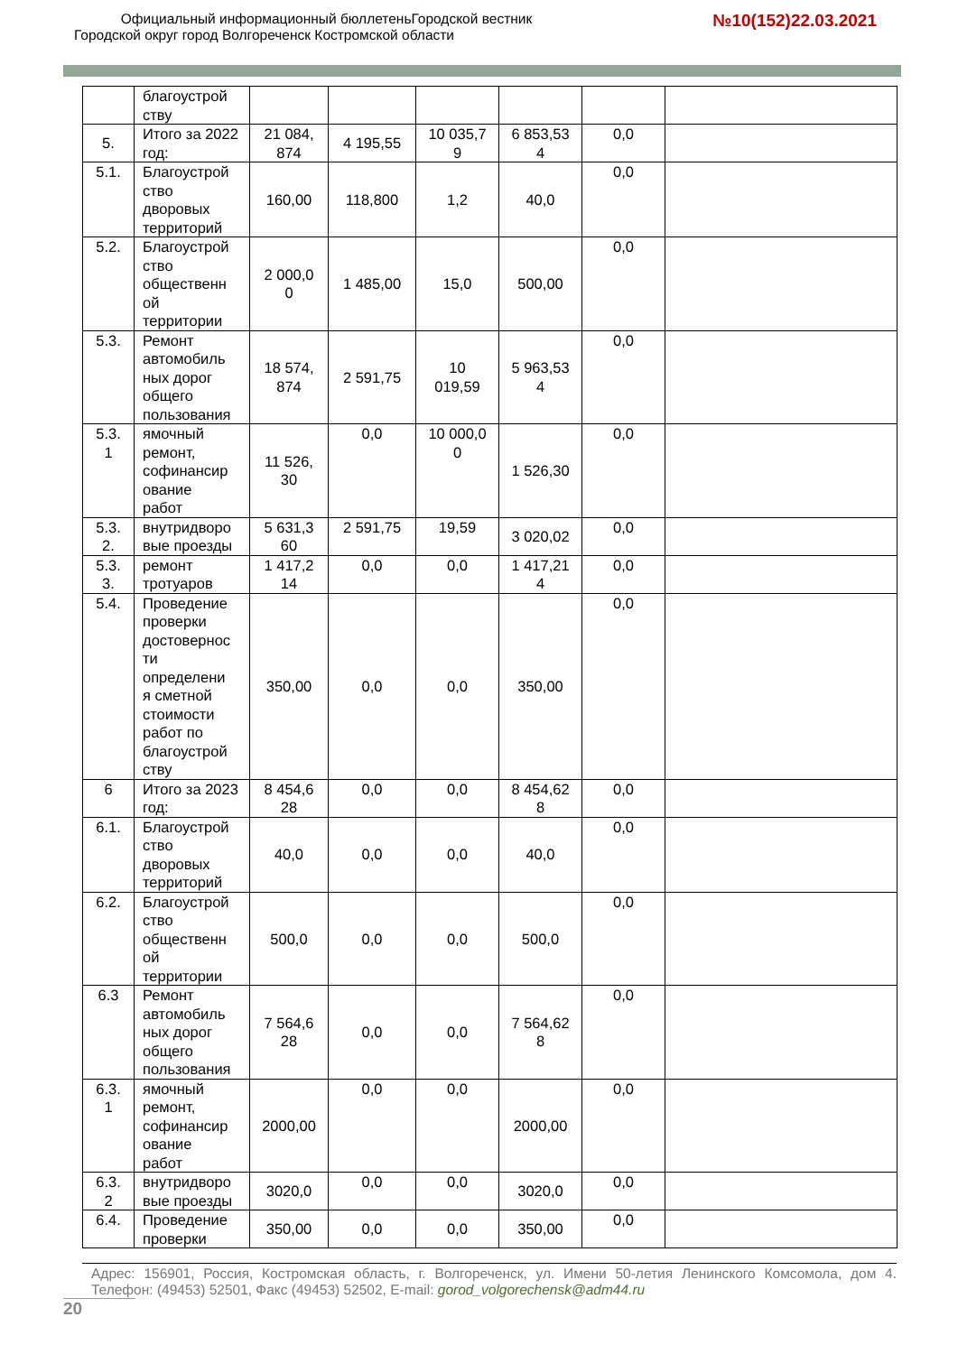Официальный информационный бюллетеньГородской вестник
Городской округ город Волгореченск Костромской области
№10(152)22.03.2021
| | благоустрой ству | | | | | | |
| 5. | Итого за 2022 год: | 21 084, 874 | 4 195,55 | 10 035,7 9 | 6 853,53 4 | 0,0 | |
| 5.1. | Благоустрой ство дворовых территорий | 160,00 | 118,800 | 1,2 | 40,0 | 0,0 | |
| 5.2. | Благоустрой ство общественн ой территории | 2 000,0 0 | 1 485,00 | 15,0 | 500,00 | 0,0 | |
| 5.3. | Ремонт автомобиль ных дорог общего пользования | 18 574, 874 | 2 591,75 | 10 019,59 | 5 963,53 4 | 0,0 | |
| 5.3. 1 | ямочный ремонт, софинансир ование работ | 11 526, 30 | 0,0 | 10 000,0 0 | 1 526,30 | 0,0 | |
| 5.3. 2. | внутридворо вые проезды | 5 631,3 60 | 2 591,75 | 19,59 | 3 020,02 | 0,0 | |
| 5.3. 3. | ремонт тротуаров | 1 417,2 14 | 0,0 | 0,0 | 1 417,21 4 | 0,0 | |
| 5.4. | Проведение проверки достовернос ти определени я сметной стоимости работ по благоустрой ству | 350,00 | 0,0 | 0,0 | 350,00 | 0,0 | |
| 6 | Итого за 2023 год: | 8 454,6 28 | 0,0 | 0,0 | 8 454,62 8 | 0,0 | |
| 6.1. | Благоустрой ство дворовых территорий | 40,0 | 0,0 | 0,0 | 40,0 | 0,0 | |
| 6.2. | Благоустрой ство общественн ой территории | 500,0 | 0,0 | 0,0 | 500,0 | 0,0 | |
| 6.3 | Ремонт автомобиль ных дорог общего пользования | 7 564,6 28 | 0,0 | 0,0 | 7 564,62 8 | 0,0 | |
| 6.3. 1 | ямочный ремонт, софинансир ование работ | 2000,00 | 0,0 | 0,0 | 2000,00 | 0,0 | |
| 6.3. 2 | внутридворо вые проезды | 3020,0 | 0,0 | 0,0 | 3020,0 | 0,0 | |
| 6.4. | Проведение проверки | 350,00 | 0,0 | 0,0 | 350,00 | 0,0 | |
Адрес: 156901, Россия, Костромская область, г. Волгореченск, ул. Имени 50-летия Ленинского Комсомола, дом 4. Телефон: (49453) 52501, Факс (49453) 52502, E-mail: gorod_volgorechensk@adm44.ru
20